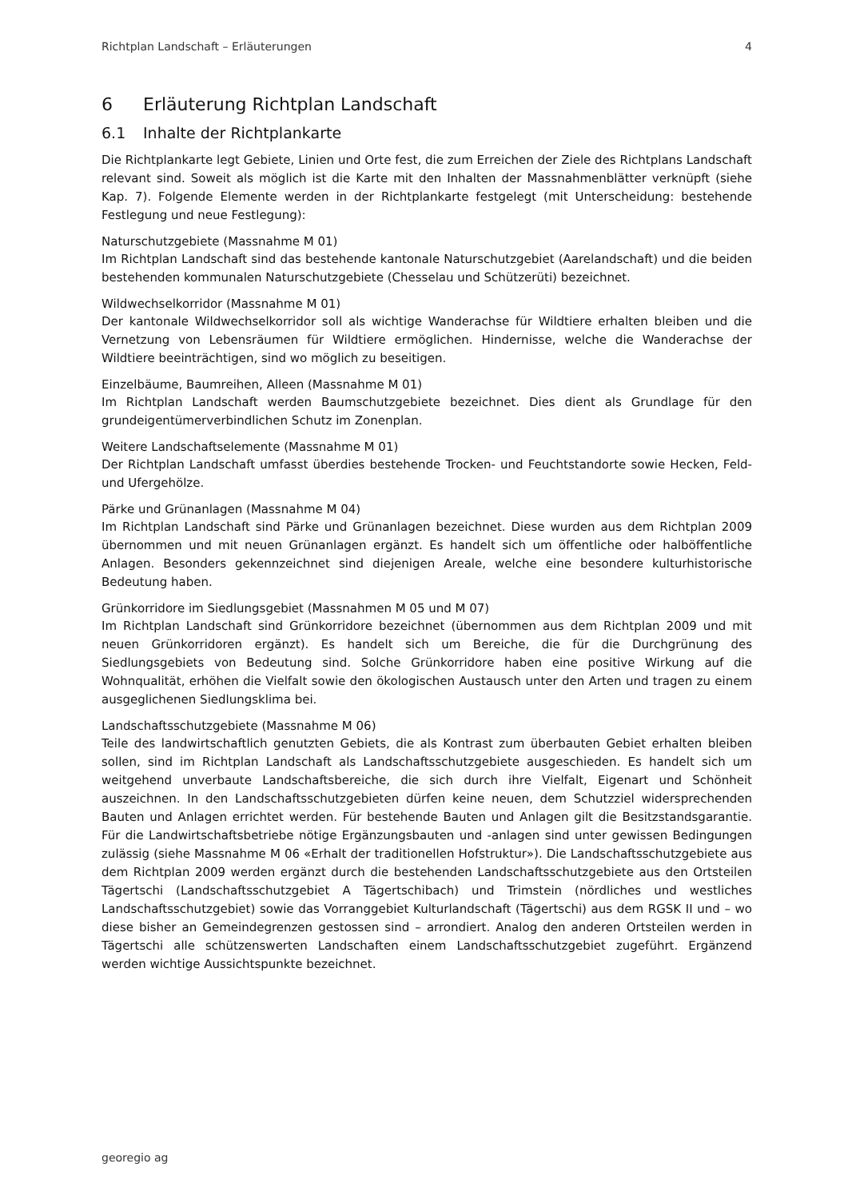Richtplan Landschaft – Erläuterungen 4
6 Erläuterung Richtplan Landschaft
6.1 Inhalte der Richtplankarte
Die Richtplankarte legt Gebiete, Linien und Orte fest, die zum Erreichen der Ziele des Richtplans Landschaft relevant sind. Soweit als möglich ist die Karte mit den Inhalten der Massnahmenblätter verknüpft (siehe Kap. 7). Folgende Elemente werden in der Richtplankarte festgelegt (mit Unterscheidung: bestehende Festlegung und neue Festlegung):
Naturschutzgebiete (Massnahme M 01)
Im Richtplan Landschaft sind das bestehende kantonale Naturschutzgebiet (Aarelandschaft) und die beiden bestehenden kommunalen Naturschutzgebiete (Chesselau und Schützerüti) bezeichnet.
Wildwechselkorridor (Massnahme M 01)
Der kantonale Wildwechselkorridor soll als wichtige Wanderachse für Wildtiere erhalten bleiben und die Vernetzung von Lebensräumen für Wildtiere ermöglichen. Hindernisse, welche die Wanderachse der Wildtiere beeinträchtigen, sind wo möglich zu beseitigen.
Einzelbäume, Baumreihen, Alleen (Massnahme M 01)
Im Richtplan Landschaft werden Baumschutzgebiete bezeichnet. Dies dient als Grundlage für den grundeigentümerverbindlichen Schutz im Zonenplan.
Weitere Landschaftselemente (Massnahme M 01)
Der Richtplan Landschaft umfasst überdies bestehende Trocken- und Feuchtstandorte sowie Hecken, Feld- und Ufergehölze.
Pärke und Grünanlagen (Massnahme M 04)
Im Richtplan Landschaft sind Pärke und Grünanlagen bezeichnet. Diese wurden aus dem Richtplan 2009 übernommen und mit neuen Grünanlagen ergänzt. Es handelt sich um öffentliche oder halböffentliche Anlagen. Besonders gekennzeichnet sind diejenigen Areale, welche eine besondere kulturhistorische Bedeutung haben.
Grünkorridore im Siedlungsgebiet (Massnahmen M 05 und M 07)
Im Richtplan Landschaft sind Grünkorridore bezeichnet (übernommen aus dem Richtplan 2009 und mit neuen Grünkorridoren ergänzt). Es handelt sich um Bereiche, die für die Durchgrünung des Siedlungsgebiets von Bedeutung sind. Solche Grünkorridore haben eine positive Wirkung auf die Wohnqualität, erhöhen die Vielfalt sowie den ökologischen Austausch unter den Arten und tragen zu einem ausgeglichenen Siedlungsklima bei.
Landschaftsschutzgebiete (Massnahme M 06)
Teile des landwirtschaftlich genutzten Gebiets, die als Kontrast zum überbauten Gebiet erhalten bleiben sollen, sind im Richtplan Landschaft als Landschaftsschutzgebiete ausgeschieden. Es handelt sich um weitgehend unverbaute Landschaftsbereiche, die sich durch ihre Vielfalt, Eigenart und Schönheit auszeichnen. In den Landschaftsschutzgebieten dürfen keine neuen, dem Schutzziel widersprechenden Bauten und Anlagen errichtet werden. Für bestehende Bauten und Anlagen gilt die Besitzstandsgarantie. Für die Landwirtschaftsbetriebe nötige Ergänzungsbauten und -anlagen sind unter gewissen Bedingungen zulässig (siehe Massnahme M 06 «Erhalt der traditionellen Hofstruktur»). Die Landschaftsschutzgebiete aus dem Richtplan 2009 werden ergänzt durch die bestehenden Landschaftsschutzgebiete aus den Ortsteilen Tägertschi (Landschaftsschutzgebiet A Tägertschibach) und Trimstein (nördliches und westliches Landschaftsschutzgebiet) sowie das Vorranggebiet Kulturlandschaft (Tägertschi) aus dem RGSK II und – wo diese bisher an Gemeindegrenzen gestossen sind – arrondiert. Analog den anderen Ortsteilen werden in Tägertschi alle schützenswerten Landschaften einem Landschaftsschutzgebiet zugeführt. Ergänzend werden wichtige Aussichtspunkte bezeichnet.
georegio ag